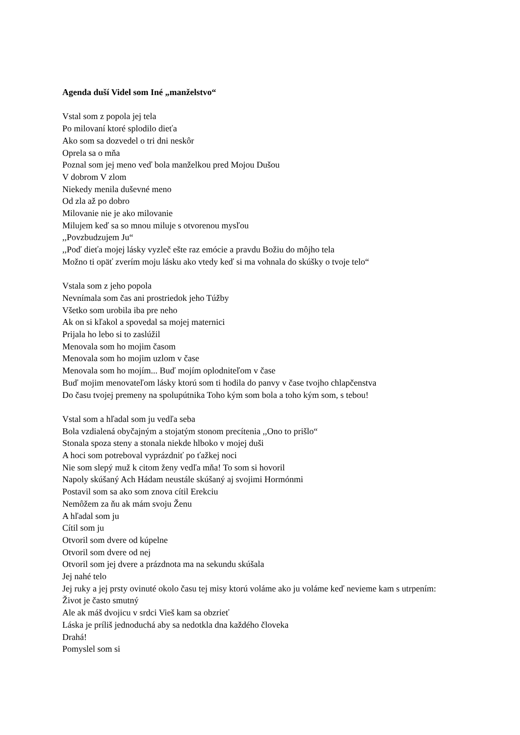Agenda duší Videl som Iné „manželstvo“
Vstal som z popola jej tela
Po milovaní ktoré splodilo dieťa
Ako som sa dozvedel o tri dni neskôr
Oprela sa o mňa
Poznal som jej meno veď bola manželkou pred Mojou Dušou
V dobrom V zlom
Niekedy menila duševné meno
Od zla až po dobro
Milovanie nie je ako milovanie
Milujem keď sa so mnou miluje s otvorenou mysľou
,,Povzbudzujem Ju“
,,Poď dieťa mojej lásky vyzleč ešte raz emócie a pravdu Božiu do môjho tela
Možno ti opäť zverím moju lásku ako vtedy keď si ma vohnala do skúšky o tvoje telo“
Vstala som z jeho popola
Nevnímala som čas ani prostriedok jeho Túžby
Všetko som urobila iba pre neho
Ak on si kľakol a spovedal sa mojej maternici
Prijala ho lebo si to zaslúžil
Menovala som ho mojim časom
Menovala som ho mojim uzlom v čase
Menovala som ho mojím... Buď mojím oplodniteľom v čase
Buď mojim menovateľom lásky ktorú som ti hodila do panvy v čase tvojho chlapčenstva
Do času tvojej premeny na spolupútnika Toho kým som bola a toho kým som, s tebou!
Vstal som a hľadal som ju vedľa seba
Bola vzdialená obyčajným a stojatým stonom precítenia ,,Ono to prišlo“
Stonala spoza steny a stonala niekde hlboko v mojej duši
A hoci som potreboval vyprázdniť po ťažkej noci
Nie som slepý muž k citom ženy vedľa mňa! To som si hovoril
Napoly skúšaný Ach Hádam neustále skúšaný aj svojimi Hormónmi
Postavil som sa ako som znova cítil Erekciu
Nemôžem za ňu ak mám svoju Ženu
A hľadal som ju
Cítil som ju
Otvoril som dvere od kúpelne
Otvoril som dvere od nej
Otvoril som jej dvere a prázdnota ma na sekundu skúšala
Jej nahé telo
Jej ruky a jej prsty ovinuté okolo času tej misy ktorú voláme ako ju voláme keď nevieme kam s utrpením:
Život je často smutný
Ale ak máš dvojicu v srdci Vieš kam sa obzrieť
Láska je príliš jednoduchá aby sa nedotkla dna každého človeka
Drahá!
Pomyslel som si